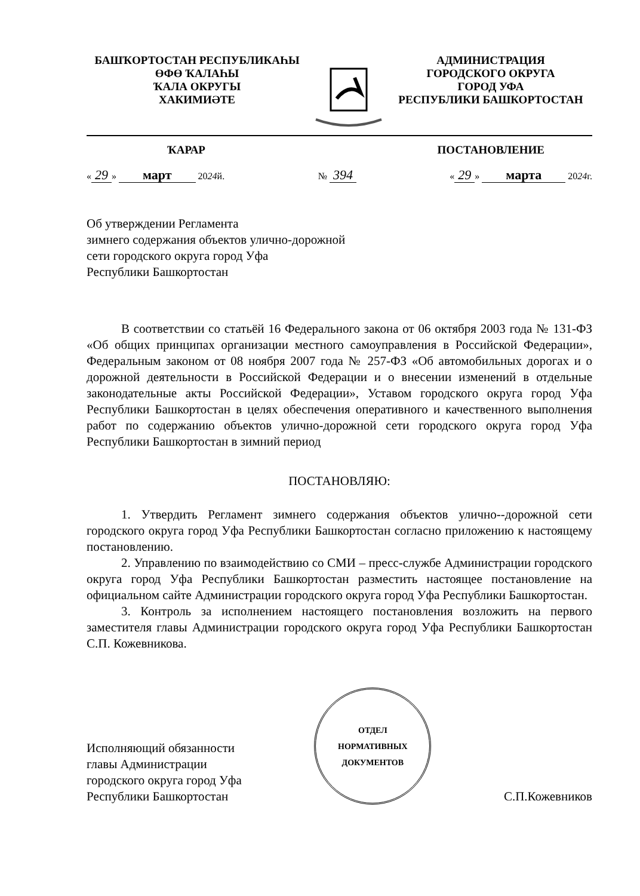БАШҠОРТОСТАН РЕСПУБЛИКАҺЫ
ӨФӨ ҠАЛАҺЫ
ҠАЛА ОКРУГЫ
ХАКИМИӘТЕ
АДМИНИСТРАЦИЯ
ГОРОДСКОГО ОКРУГА
ГОРОД УФА
РЕСПУБЛИКИ БАШКОРТОСТАН
ҠАРАР ПОСТАНОВЛЕНИЕ
« 29 » март 2024й. № 394 « 29 » марта 2024г.
Об утверждении Регламента
зимнего содержания объектов улично-дорожной
сети городского округа город Уфа
Республики Башкортостан
В соответствии со статьёй 16 Федерального закона от 06 октября 2003 года № 131-ФЗ «Об общих принципах организации местного самоуправления в Российской Федерации», Федеральным законом от 08 ноября 2007 года № 257-ФЗ «Об автомобильных дорогах и о дорожной деятельности в Российской Федерации и о внесении изменений в отдельные законодательные акты Российской Федерации», Уставом городского округа город Уфа Республики Башкортостан в целях обеспечения оперативного и качественного выполнения работ по содержанию объектов улично-дорожной сети городского округа город Уфа Республики Башкортостан в зимний период
ПОСТАНОВЛЯЮ:
1. Утвердить Регламент зимнего содержания объектов улично--дорожной сети городского округа город Уфа Республики Башкортостан согласно приложению к настоящему постановлению.
2. Управлению по взаимодействию со СМИ – пресс-службе Администрации городского округа город Уфа Республики Башкортостан разместить настоящее постановление на официальном сайте Администрации городского округа город Уфа Республики Башкортостан.
3. Контроль за исполнением настоящего постановления возложить на первого заместителя главы Администрации городского округа город Уфа Республики Башкортостан С.П. Кожевникова.
Исполняющий обязанности
главы Администрации
городского округа город Уфа
Республики Башкортостан
ОТДЕЛ
НОРМАТИВНЫХ
ДОКУМЕНТОВ
С.П.Кожевников